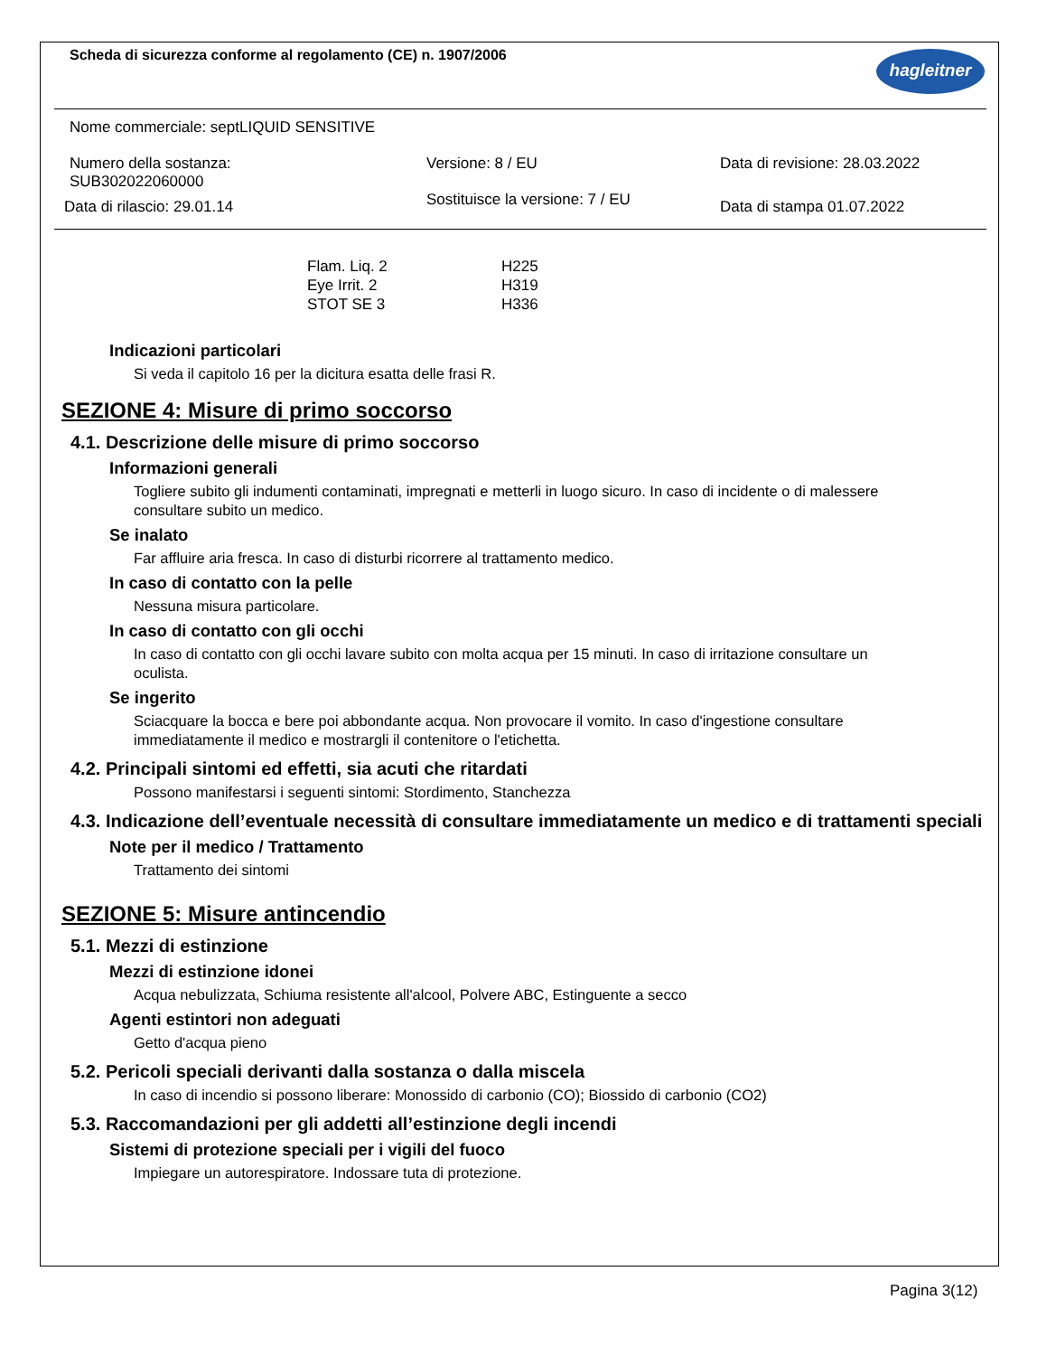hagleitner
Scheda di sicurezza conforme al regolamento (CE) n. 1907/2006
Nome commerciale: septLIQUID SENSITIVE
Numero della sostanza:
SUB302022060000
Versione: 8 / EU Data di revisione: 28.03.2022
Data di rilascio: 29.01.14
Sostituisce la versione: 7 / EU
Data di stampa 01.07.2022
| Flam. Liq. 2 | H225 |
| Eye Irrit. 2 | H319 |
| STOT SE 3 | H336 |
Indicazioni particolari
Si veda il capitolo 16 per la dicitura esatta delle frasi R.
SEZIONE 4: Misure di primo soccorso
4.1. Descrizione delle misure di primo soccorso
Informazioni generali
Togliere subito gli indumenti contaminati, impregnati e metterli in luogo sicuro. In caso di incidente o di malessere consultare subito un medico.
Se inalato
Far affluire aria fresca. In caso di disturbi ricorrere al trattamento medico.
In caso di contatto con la pelle
Nessuna misura particolare.
In caso di contatto con gli occhi
In caso di contatto con gli occhi lavare subito con molta acqua per 15 minuti. In caso di irritazione consultare un oculista.
Se ingerito
Sciacquare la bocca e bere poi abbondante acqua. Non provocare il vomito. In caso d'ingestione consultare immediatamente il medico e mostrargli il contenitore o l'etichetta.
4.2. Principali sintomi ed effetti, sia acuti che ritardati
Possono manifestarsi i seguenti sintomi: Stordimento, Stanchezza
4.3. Indicazione dell’eventuale necessità di consultare immediatamente un medico e di trattamenti speciali
Note per il medico / Trattamento
Trattamento dei sintomi
SEZIONE 5: Misure antincendio
5.1. Mezzi di estinzione
Mezzi di estinzione idonei
Acqua nebulizzata, Schiuma resistente all'alcool, Polvere ABC, Estinguente a secco
Agenti estintori non adeguati
Getto d'acqua pieno
5.2. Pericoli speciali derivanti dalla sostanza o dalla miscela
In caso di incendio si possono liberare: Monossido di carbonio (CO); Biossido di carbonio (CO2)
5.3. Raccomandazioni per gli addetti all’estinzione degli incendi
Sistemi di protezione speciali per i vigili del fuoco
Impiegare un autorespiratore. Indossare tuta di protezione.
Pagina 3(12)